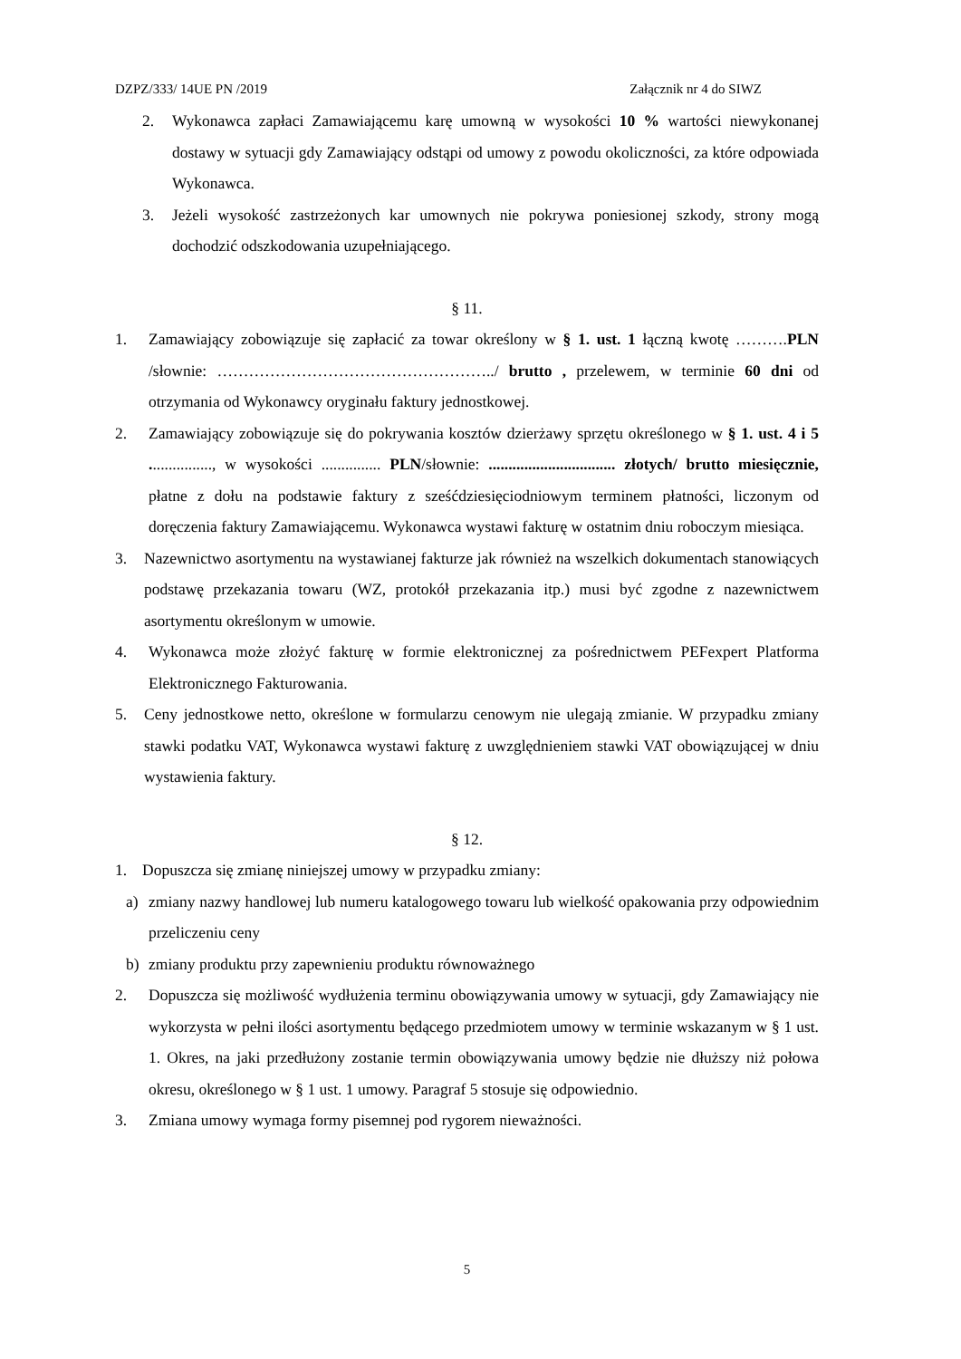DZPZ/333/ 14UE PN /2019 Załącznik nr 4 do SIWZ
2. Wykonawca zapłaci Zamawiającemu karę umowną w wysokości 10 % wartości niewykonanej dostawy w sytuacji gdy Zamawiający odstąpi od umowy z powodu okoliczności, za które odpowiada Wykonawca.
3. Jeżeli wysokość zastrzeżonych kar umownych nie pokrywa poniesionej szkody, strony mogą dochodzić odszkodowania uzupełniającego.
§ 11.
1. Zamawiający zobowiązuje się zapłacić za towar określony w § 1. ust. 1 łączną kwotę ……….PLN /słownie: ……………………………………………../ brutto , przelewem, w terminie 60 dni od otrzymania od Wykonawcy oryginału faktury jednostkowej.
2. Zamawiający zobowiązuje się do pokrywania kosztów dzierżawy sprzętu określonego w § 1. ust. 4 i 5 ................, w wysokości ............... PLN/słownie: ................................ złotych/ brutto miesięcznie, płatne z dołu na podstawie faktury z sześćdziesięciodniowym terminem płatności, liczonym od doręczenia faktury Zamawiającemu. Wykonawca wystawi fakturę w ostatnim dniu roboczym miesiąca.
3. Nazewnictwo asortymentu na wystawianej fakturze jak również na wszelkich dokumentach stanowiących podstawę przekazania towaru (WZ, protokół przekazania itp.) musi być zgodne z nazewnictwem asortymentu określonym w umowie.
4. Wykonawca może złożyć fakturę w formie elektronicznej za pośrednictwem PEFexpert Platforma Elektronicznego Fakturowania.
5. Ceny jednostkowe netto, określone w formularzu cenowym nie ulegają zmianie. W przypadku zmiany stawki podatku VAT, Wykonawca wystawi fakturę z uwzględnieniem stawki VAT obowiązującej w dniu wystawienia faktury.
§ 12.
1. Dopuszcza się zmianę niniejszej umowy w przypadku zmiany:
a) zmiany nazwy handlowej lub numeru katalogowego towaru lub wielkość opakowania przy odpowiednim przeliczeniu ceny
b) zmiany produktu przy zapewnieniu produktu równoważnego
2. Dopuszcza się możliwość wydłużenia terminu obowiązywania umowy w sytuacji, gdy Zamawiający nie wykorzysta w pełni ilości asortymentu będącego przedmiotem umowy w terminie wskazanym w § 1 ust. 1. Okres, na jaki przedłużony zostanie termin obowiązywania umowy będzie nie dłuższy niż połowa okresu, określonego w § 1 ust. 1 umowy. Paragraf 5 stosuje się odpowiednio.
3. Zmiana umowy wymaga formy pisemnej pod rygorem nieważności.
5